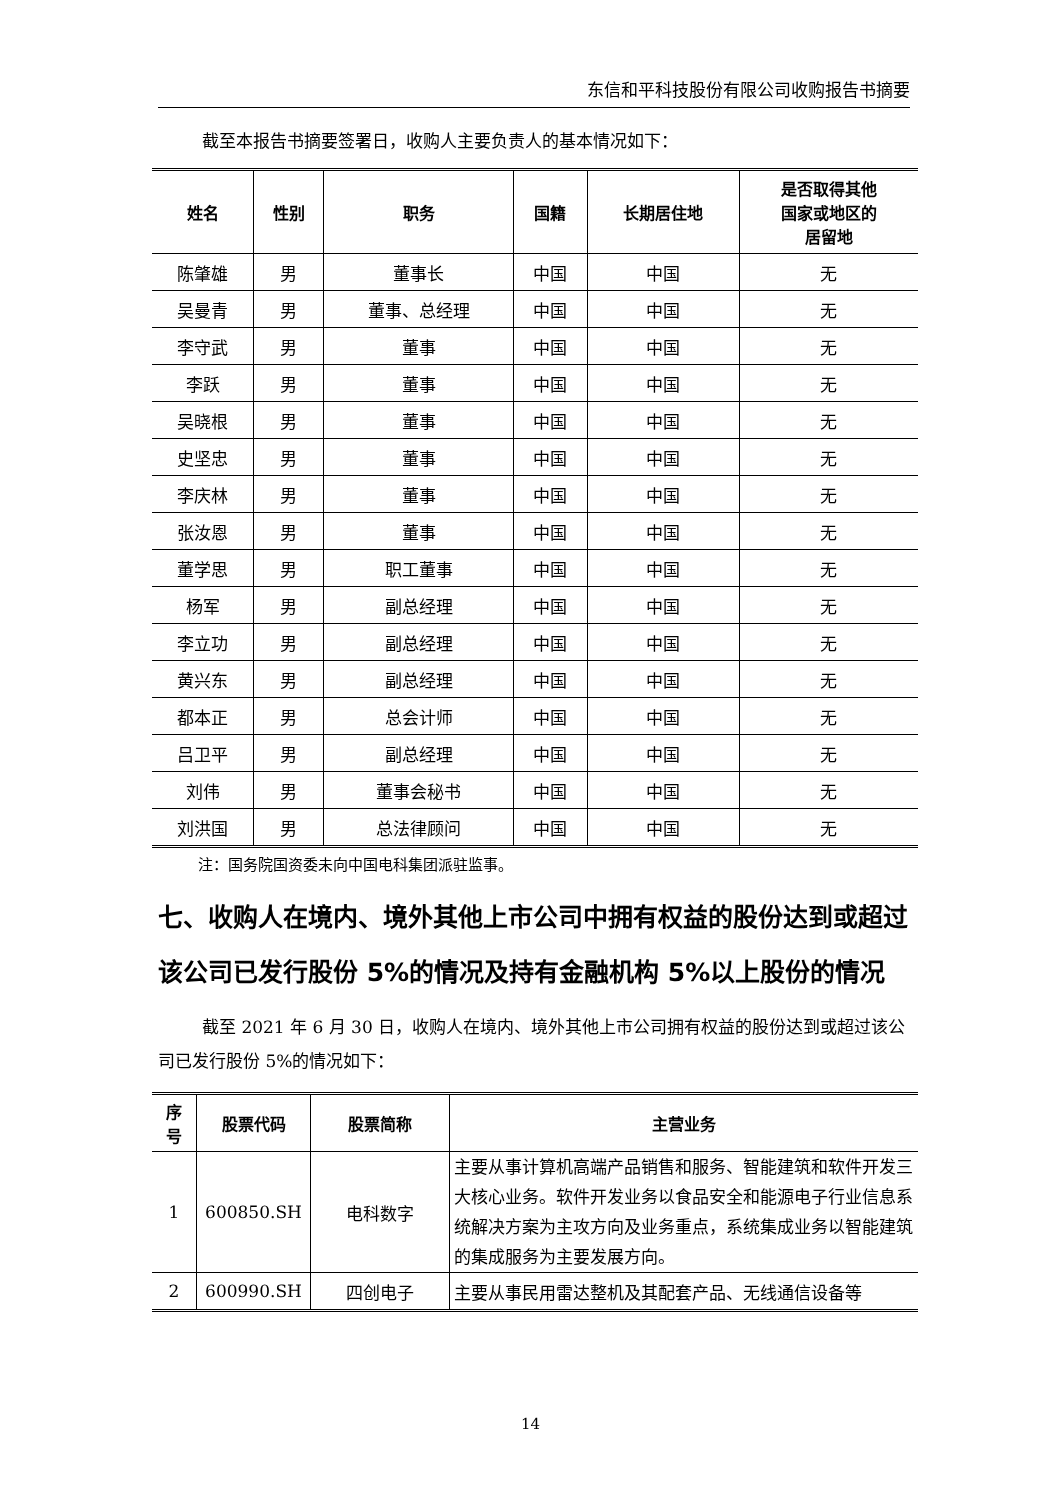东信和平科技股份有限公司收购报告书摘要
截至本报告书摘要签署日，收购人主要负责人的基本情况如下：
| 姓名 | 性别 | 职务 | 国籍 | 长期居住地 | 是否取得其他 国家或地区的 居留地 |
| --- | --- | --- | --- | --- | --- |
| 陈肇雄 | 男 | 董事长 | 中国 | 中国 | 无 |
| 吴曼青 | 男 | 董事、总经理 | 中国 | 中国 | 无 |
| 李守武 | 男 | 董事 | 中国 | 中国 | 无 |
| 李跃 | 男 | 董事 | 中国 | 中国 | 无 |
| 吴晓根 | 男 | 董事 | 中国 | 中国 | 无 |
| 史坚忠 | 男 | 董事 | 中国 | 中国 | 无 |
| 李庆林 | 男 | 董事 | 中国 | 中国 | 无 |
| 张汝恩 | 男 | 董事 | 中国 | 中国 | 无 |
| 董学思 | 男 | 职工董事 | 中国 | 中国 | 无 |
| 杨军 | 男 | 副总经理 | 中国 | 中国 | 无 |
| 李立功 | 男 | 副总经理 | 中国 | 中国 | 无 |
| 黄兴东 | 男 | 副总经理 | 中国 | 中国 | 无 |
| 都本正 | 男 | 总会计师 | 中国 | 中国 | 无 |
| 吕卫平 | 男 | 副总经理 | 中国 | 中国 | 无 |
| 刘伟 | 男 | 董事会秘书 | 中国 | 中国 | 无 |
| 刘洪国 | 男 | 总法律顾问 | 中国 | 中国 | 无 |
注：国务院国资委未向中国电科集团派驻监事。
七、收购人在境内、境外其他上市公司中拥有权益的股份达到或超过该公司已发行股份 5%的情况及持有金融机构 5%以上股份的情况
截至 2021 年 6 月 30 日，收购人在境内、境外其他上市公司拥有权益的股份达到或超过该公司已发行股份 5%的情况如下：
| 序 号 | 股票代码 | 股票简称 | 主营业务 |
| --- | --- | --- | --- |
| 1 | 600850.SH | 电科数字 | 主要从事计算机高端产品销售和服务、智能建筑和软件开发三大核心业务。软件开发业务以食品安全和能源电子行业信息系统解决方案为主攻方向及业务重点，系统集成业务以智能建筑的集成服务为主要发展方向。 |
| 2 | 600990.SH | 四创电子 | 主要从事民用雷达整机及其配套产品、无线通信设备等 |
14